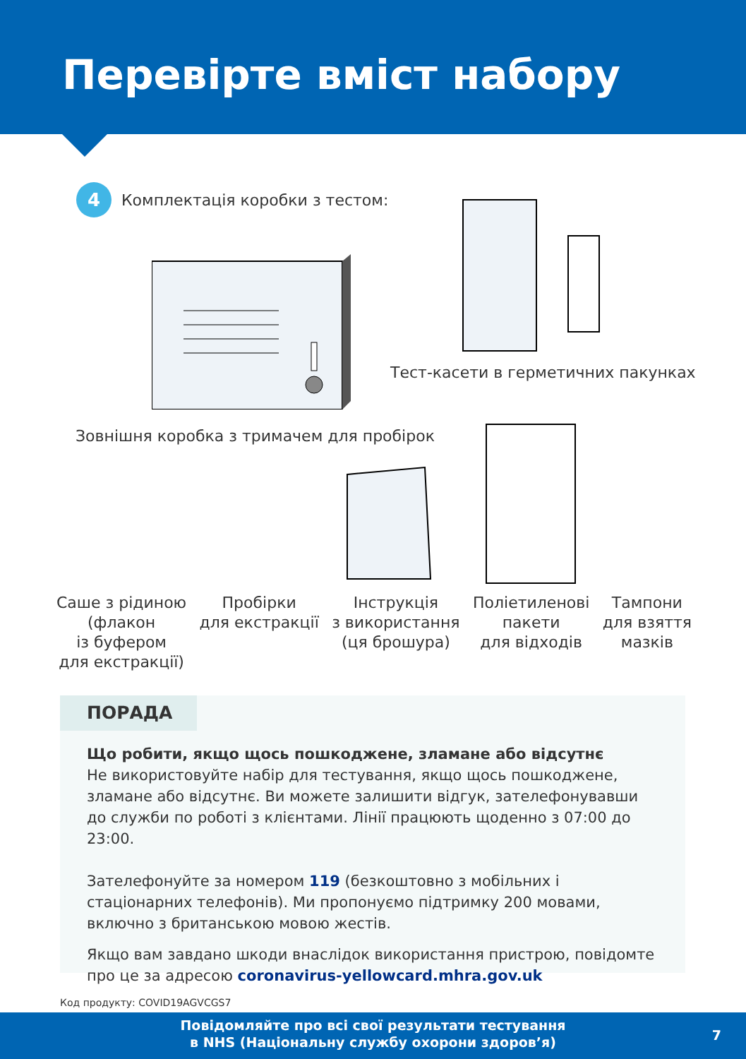Перевірте вміст набору
4
Комплектація коробки з тестом:
Тест-касети в герметичних пакунках
Зовнішня коробка з тримачем для пробірок
Саше з рідиною
(флакон
із буфером
для екстракції)
Пробірки
для екстракції
Інструкція
з використання
(ця брошура)
Поліетиленові
пакети
для відходів
Тампони
для взяття
мазків
ПОРАДА
Що робити, якщо щось пошкоджене, зламане або відсутнє
Не використовуйте набір для тестування, якщо щось пошкоджене, зламане або відсутнє. Ви можете залишити відгук, зателефонувавши до служби по роботі з клієнтами. Лінії працюють щоденно з 07:00 до 23:00.
Зателефонуйте за номером 119 (безкоштовно з мобільних і стаціонарних телефонів). Ми пропонуємо підтримку 200 мовами, включно з британською мовою жестів.
Якщо вам завдано шкоди внаслідок використання пристрою, повідомте про це за адресою coronavirus-yellowcard.mhra.gov.uk
Код продукту: COVID19AGVCGS7
Повідомляйте про всі свої результати тестування
в NHS (Національну службу охорони здоров’я)
7